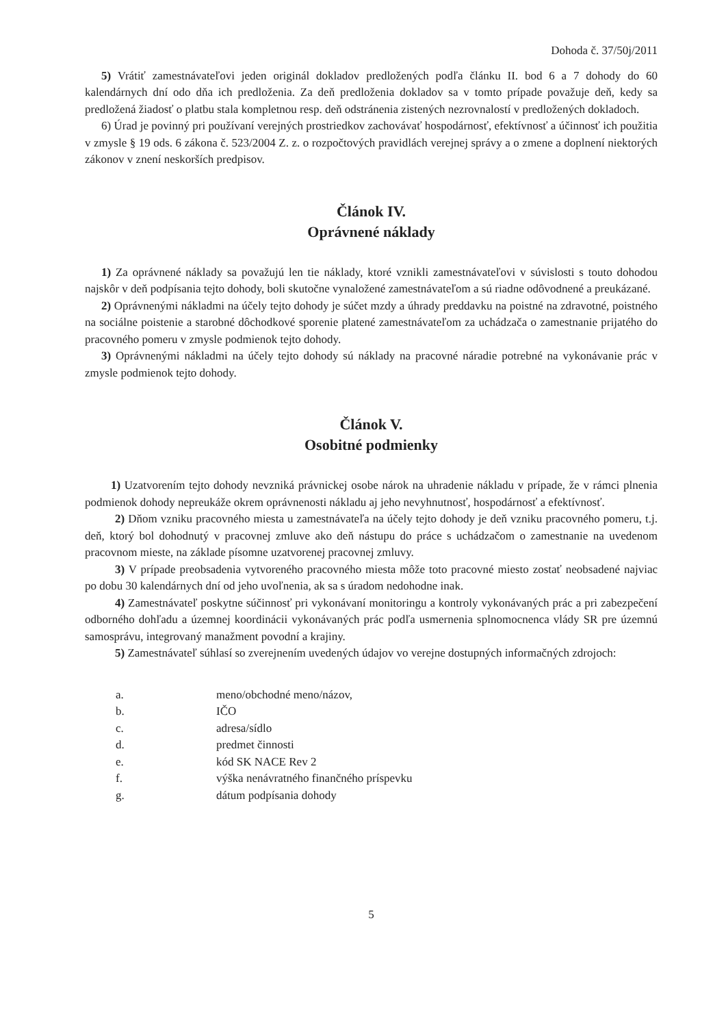Dohoda č. 37/50j/2011
5) Vrátiť zamestnávateľovi jeden originál dokladov predložených podľa článku II. bod 6 a 7 dohody do 60 kalendárnych dní odo dňa ich predloženia. Za deň predloženia dokladov sa v tomto prípade považuje deň, kedy sa predložená žiadosť o platbu stala kompletnou resp. deň odstránenia zistených nezrovnalostí v predložených dokladoch.
6) Úrad je povinný pri používaní verejných prostriedkov zachovávať hospodárnosť, efektívnosť a účinnosť ich použitia v zmysle § 19 ods. 6 zákona č. 523/2004 Z. z. o rozpočtových pravidlách verejnej správy a o zmene a doplnení niektorých zákonov v znení neskorších predpisov.
Článok IV.
Oprávnené náklady
1) Za oprávnené náklady sa považujú len tie náklady, ktoré vznikli zamestnávateľovi v súvislosti s touto dohodou najskôr v deň podpísania tejto dohody, boli skutočne vynaložené zamestnávateľom a sú riadne odôvodnené a preukázané.
2) Oprávnenými nákladmi na účely tejto dohody je súčet mzdy a úhrady preddavku na poistné na zdravotné, poistného na sociálne poistenie a starobné dôchodkové sporenie platené zamestnávateľom za uchádzača o zamestnanie prijatého do pracovného pomeru v zmysle podmienok tejto dohody.
3) Oprávnenými nákladmi na účely tejto dohody sú náklady na pracovné náradie potrebné na vykonávanie prác v zmysle podmienok tejto dohody.
Článok V.
Osobitné podmienky
1) Uzatvorením tejto dohody nevzniká právnickej osobe nárok na uhradenie nákladu v prípade, že v rámci plnenia podmienok dohody nepreukáže okrem oprávnenosti nákladu aj jeho nevyhnutnosť, hospodárnosť a efektívnosť.
2) Dňom vzniku pracovného miesta u zamestnávateľa na účely tejto dohody je deň vzniku pracovného pomeru, t.j. deň, ktorý bol dohodnutý v pracovnej zmluve ako deň nástupu do práce s uchádzačom o zamestnanie na uvedenom pracovnom mieste, na základe písomne uzatvorenej pracovnej zmluvy.
3) V prípade preobsadenia vytvoreného pracovného miesta môže toto pracovné miesto zostať neobsadené najviac po dobu 30 kalendárnych dní od jeho uvoľnenia, ak sa s úradom nedohodne inak.
4) Zamestnávateľ poskytne súčinnosť pri vykonávaní monitoringu a kontroly vykonávaných prác a pri zabezpečení odborného dohľadu a územnej koordinácii vykonávaných prác podľa usmernenia splnomocnenca vlády SR pre územnú samosprávu, integrovaný manažment povodní a krajiny.
5) Zamestnávateľ súhlasí so zverejnením uvedených údajov vo verejne dostupných informačných zdrojoch:
a. meno/obchodné meno/názov,
b. IČO
c. adresa/sídlo
d. predmet činnosti
e. kód SK NACE Rev 2
f. výška nenávratného finančného príspevku
g. dátum podpísania dohody
5